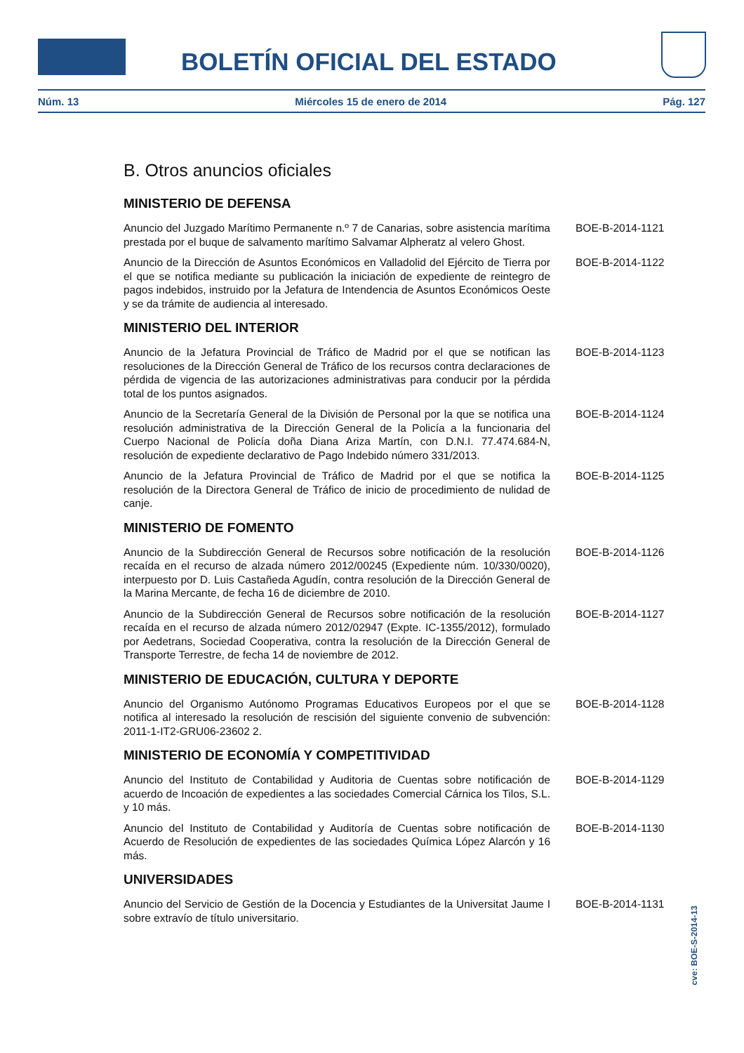BOLETÍN OFICIAL DEL ESTADO
Núm. 13 Miércoles 15 de enero de 2014 Pág. 127
B. Otros anuncios oficiales
MINISTERIO DE DEFENSA
Anuncio del Juzgado Marítimo Permanente n.º 7 de Canarias, sobre asistencia marítima prestada por el buque de salvamento marítimo Salvamar Alpheratz al velero Ghost.
BOE-B-2014-1121
Anuncio de la Dirección de Asuntos Económicos en Valladolid del Ejército de Tierra por el que se notifica mediante su publicación la iniciación de expediente de reintegro de pagos indebidos, instruido por la Jefatura de Intendencia de Asuntos Económicos Oeste y se da trámite de audiencia al interesado.
BOE-B-2014-1122
MINISTERIO DEL INTERIOR
Anuncio de la Jefatura Provincial de Tráfico de Madrid por el que se notifican las resoluciones de la Dirección General de Tráfico de los recursos contra declaraciones de pérdida de vigencia de las autorizaciones administrativas para conducir por la pérdida total de los puntos asignados.
BOE-B-2014-1123
Anuncio de la Secretaría General de la División de Personal por la que se notifica una resolución administrativa de la Dirección General de la Policía a la funcionaria del Cuerpo Nacional de Policía doña Diana Ariza Martín, con D.N.I. 77.474.684-N, resolución de expediente declarativo de Pago Indebido número 331/2013.
BOE-B-2014-1124
Anuncio de la Jefatura Provincial de Tráfico de Madrid por el que se notifica la resolución de la Directora General de Tráfico de inicio de procedimiento de nulidad de canje.
BOE-B-2014-1125
MINISTERIO DE FOMENTO
Anuncio de la Subdirección General de Recursos sobre notificación de la resolución recaída en el recurso de alzada número 2012/00245 (Expediente núm. 10/330/0020), interpuesto por D. Luis Castañeda Agudín, contra resolución de la Dirección General de la Marina Mercante, de fecha 16 de diciembre de 2010.
BOE-B-2014-1126
Anuncio de la Subdirección General de Recursos sobre notificación de la resolución recaída en el recurso de alzada número 2012/02947 (Expte. IC-1355/2012), formulado por Aedetrans, Sociedad Cooperativa, contra la resolución de la Dirección General de Transporte Terrestre, de fecha 14 de noviembre de 2012.
BOE-B-2014-1127
MINISTERIO DE EDUCACIÓN, CULTURA Y DEPORTE
Anuncio del Organismo Autónomo Programas Educativos Europeos por el que se notifica al interesado la resolución de rescisión del siguiente convenio de subvención: 2011-1-IT2-GRU06-23602 2.
BOE-B-2014-1128
MINISTERIO DE ECONOMÍA Y COMPETITIVIDAD
Anuncio del Instituto de Contabilidad y Auditoria de Cuentas sobre notificación de acuerdo de Incoación de expedientes a las sociedades Comercial Cárnica los Tilos, S.L. y 10 más.
BOE-B-2014-1129
Anuncio del Instituto de Contabilidad y Auditoría de Cuentas sobre notificación de Acuerdo de Resolución de expedientes de las sociedades Química López Alarcón y 16 más.
BOE-B-2014-1130
UNIVERSIDADES
Anuncio del Servicio de Gestión de la Docencia y Estudiantes de la Universitat Jaume I sobre extravío de título universitario.
BOE-B-2014-1131
cve: BOE-S-2014-13